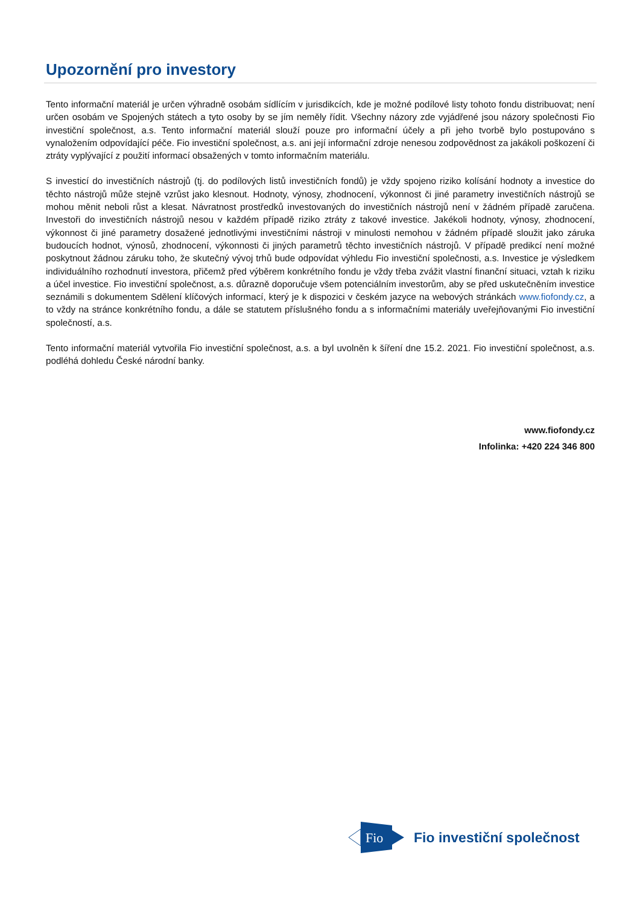Upozornění pro investory
Tento informační materiál je určen výhradně osobám sídlícím v jurisdikcích, kde je možné podílové listy tohoto fondu distribuovat; není určen osobám ve Spojených státech a tyto osoby by se jím neměly řídit. Všechny názory zde vyjádřené jsou názory společnosti Fio investiční společnost, a.s. Tento informační materiál slouží pouze pro informační účely a při jeho tvorbě bylo postupováno s vynaložením odpovídající péče. Fio investiční společnost, a.s. ani její informační zdroje nenesou zodpovědnost za jakákoli poškození či ztráty vyplývající z použití informací obsažených v tomto informačním materiálu.
S investicí do investičních nástrojů (tj. do podílových listů investičních fondů) je vždy spojeno riziko kolísání hodnoty a investice do těchto nástrojů může stejně vzrůst jako klesnout. Hodnoty, výnosy, zhodnocení, výkonnost či jiné parametry investičních nástrojů se mohou měnit neboli růst a klesat. Návratnost prostředků investovaných do investičních nástrojů není v žádném případě zaručena. Investoři do investičních nástrojů nesou v každém případě riziko ztráty z takové investice. Jakékoli hodnoty, výnosy, zhodnocení, výkonnost či jiné parametry dosažené jednotlivými investičními nástroji v minulosti nemohou v žádném případě sloužit jako záruka budoucích hodnot, výnosů, zhodnocení, výkonnosti či jiných parametrů těchto investičních nástrojů. V případě predikcí není možné poskytnout žádnou záruku toho, že skutečný vývoj trhů bude odpovídat výhledu Fio investiční společnosti, a.s. Investice je výsledkem individuálního rozhodnutí investora, přičemž před výběrem konkrétního fondu je vždy třeba zvážit vlastní finanční situaci, vztah k riziku a účel investice. Fio investiční společnost, a.s. důrazně doporučuje všem potenciálním investorům, aby se před uskutečněním investice seznámili s dokumentem Sdělení klíčových informací, který je k dispozici v českém jazyce na webových stránkách www.fiofondy.cz, a to vždy na stránce konkrétního fondu, a dále se statutem příslušného fondu a s informačními materiály uveřejňovanými Fio investiční společností, a.s.
Tento informační materiál vytvořila Fio investiční společnost, a.s. a byl uvolněn k šíření dne 15.2. 2021. Fio investiční společnost, a.s. podléhá dohledu České národní banky.
www.fiofondy.cz
Infolinka: +420 224 346 800
Fio
Fio investiční společnost